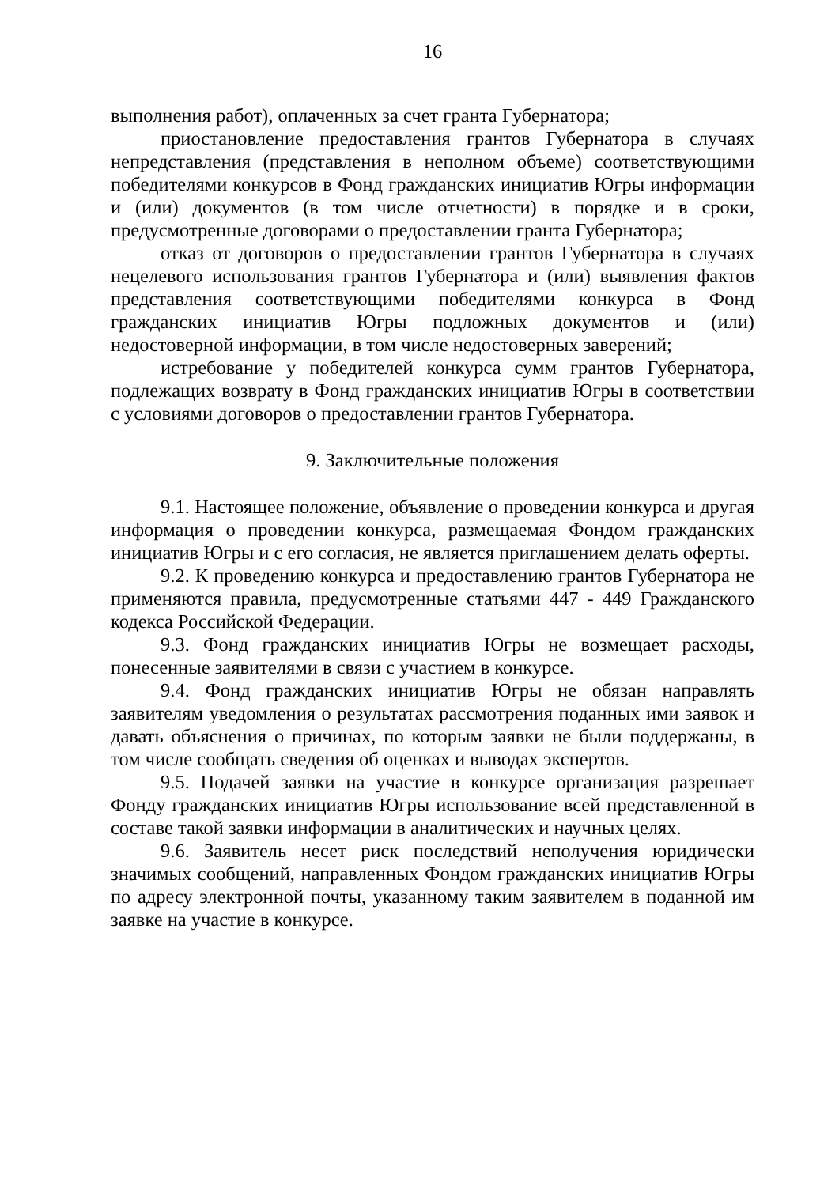16
выполнения работ), оплаченных за счет гранта Губернатора;
приостановление предоставления грантов Губернатора в случаях непредставления (представления в неполном объеме) соответствующими победителями конкурсов в Фонд гражданских инициатив Югры информации и (или) документов (в том числе отчетности) в порядке и в сроки, предусмотренные договорами о предоставлении гранта Губернатора;
отказ от договоров о предоставлении грантов Губернатора в случаях нецелевого использования грантов Губернатора и (или) выявления фактов представления соответствующими победителями конкурса в Фонд гражданских инициатив Югры подложных документов и (или) недостоверной информации, в том числе недостоверных заверений;
истребование у победителей конкурса сумм грантов Губернатора, подлежащих возврату в Фонд гражданских инициатив Югры в соответствии с условиями договоров о предоставлении грантов Губернатора.
9. Заключительные положения
9.1. Настоящее положение, объявление о проведении конкурса и другая информация о проведении конкурса, размещаемая Фондом гражданских инициатив Югры и с его согласия, не является приглашением делать оферты.
9.2. К проведению конкурса и предоставлению грантов Губернатора не применяются правила, предусмотренные статьями 447 - 449 Гражданского кодекса Российской Федерации.
9.3. Фонд гражданских инициатив Югры не возмещает расходы, понесенные заявителями в связи с участием в конкурсе.
9.4. Фонд гражданских инициатив Югры не обязан направлять заявителям уведомления о результатах рассмотрения поданных ими заявок и давать объяснения о причинах, по которым заявки не были поддержаны, в том числе сообщать сведения об оценках и выводах экспертов.
9.5. Подачей заявки на участие в конкурсе организация разрешает Фонду гражданских инициатив Югры использование всей представленной в составе такой заявки информации в аналитических и научных целях.
9.6. Заявитель несет риск последствий неполучения юридически значимых сообщений, направленных Фондом гражданских инициатив Югры по адресу электронной почты, указанному таким заявителем в поданной им заявке на участие в конкурсе.